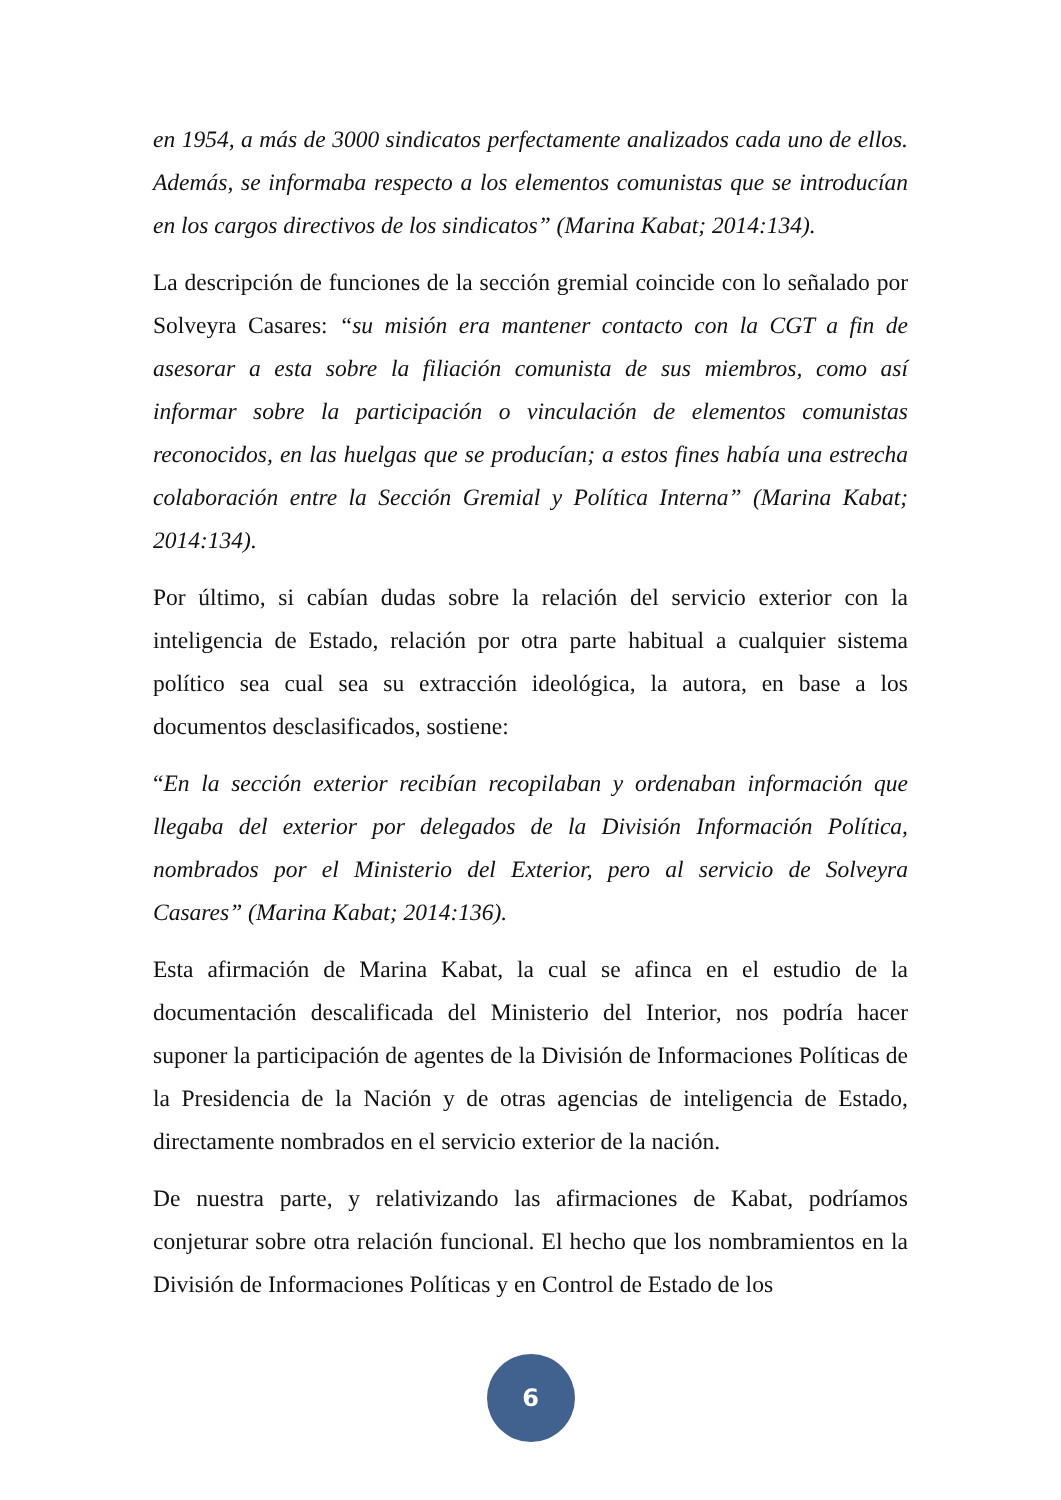en 1954, a más de 3000 sindicatos perfectamente analizados cada uno de ellos. Además, se informaba respecto a los elementos comunistas que se introducían en los cargos directivos de los sindicatos” (Marina Kabat; 2014:134).
La descripción de funciones de la sección gremial coincide con lo señalado por Solveyra Casares: “su misión era mantener contacto con la CGT a fin de asesorar a esta sobre la filiación comunista de sus miembros, como así informar sobre la participación o vinculación de elementos comunistas reconocidos, en las huelgas que se producían; a estos fines había una estrecha colaboración entre la Sección Gremial y Política Interna” (Marina Kabat; 2014:134).
Por último, si cabían dudas sobre la relación del servicio exterior con la inteligencia de Estado, relación por otra parte habitual a cualquier sistema político sea cual sea su extracción ideológica, la autora, en base a los documentos desclasificados, sostiene:
“En la sección exterior recibían recopilaban y ordenaban información que llegaba del exterior por delegados de la División Información Política, nombrados por el Ministerio del Exterior, pero al servicio de Solveyra Casares” (Marina Kabat; 2014:136).
Esta afirmación de Marina Kabat, la cual se afinca en el estudio de la documentación descalificada del Ministerio del Interior, nos podría hacer suponer la participación de agentes de la División de Informaciones Políticas de la Presidencia de la Nación y de otras agencias de inteligencia de Estado, directamente nombrados en el servicio exterior de la nación.
De nuestra parte, y relativizando las afirmaciones de Kabat, podríamos conjeturar sobre otra relación funcional. El hecho que los nombramientos en la División de Informaciones Políticas y en Control de Estado de los
6